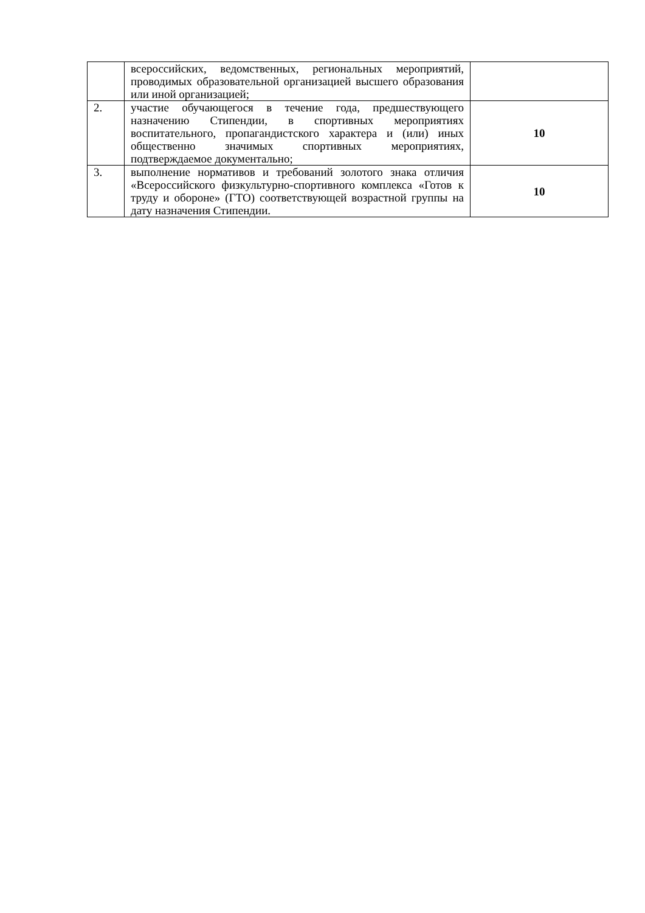| | всероссийских, ведомственных, региональных мероприятий, проводимых образовательной организацией высшего образования или иной организацией; | |
| 2. | участие обучающегося в течение года, предшествующего назначению Стипендии, в спортивных мероприятиях воспитательного, пропагандистского характера и (или) иных общественно значимых спортивных мероприятиях, подтверждаемое документально; | 10 |
| 3. | выполнение нормативов и требований золотого знака отличия «Всероссийского физкультурно-спортивного комплекса «Готов к труду и обороне» (ГТО) соответствующей возрастной группы на дату назначения Стипендии. | 10 |